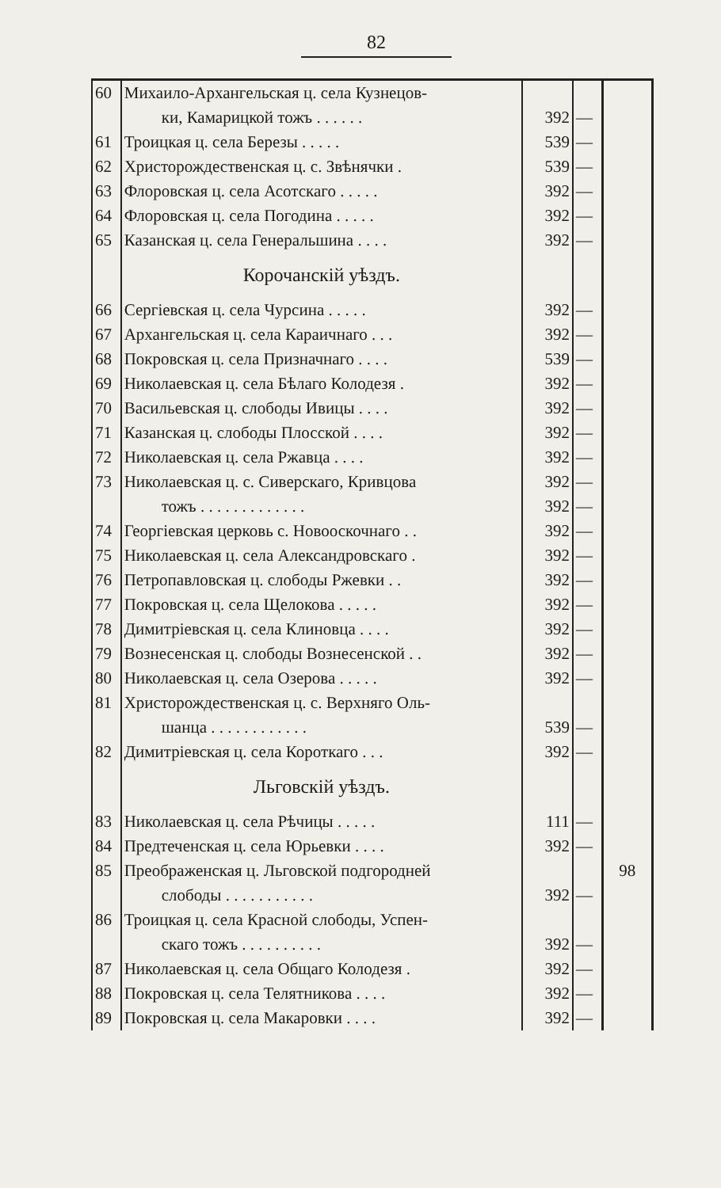82
| 60 | Михаило-Архангельская ц. села Кузнецов- | | | |
| | ки, Камарицкой тожъ . . . . . . | 392 | — | |
| 61 | Троицкая ц. села Березы . . . . . | 539 | — | |
| 62 | Христорождественская ц. с. Звѣнячки . | 539 | — | |
| 63 | Флоровская ц. села Асотскаго . . . . . | 392 | — | |
| 64 | Флоровская ц. села Погодина . . . . . | 392 | — | |
| 65 | Казанская ц. села Генеральшина . . . . | 392 | — | |
| | Корочанскій уѣздъ. | | | |
| 66 | Сергіевская ц. села Чурсина . . . . . | 392 | — | |
| 67 | Архангельская ц. села Караичнаго . . . | 392 | — | |
| 68 | Покровская ц. села Призначнаго . . . . | 539 | — | |
| 69 | Николаевская ц. села Бѣлаго Колодезя . | 392 | — | |
| 70 | Васильевская ц. слободы Ивицы . . . . | 392 | — | |
| 71 | Казанская ц. слободы Плосской . . . . | 392 | — | |
| 72 | Николаевская ц. села Ржавца . . . . | 392 | — | |
| 73 | Николаевская ц. с. Сиверскаго, Кривцова | 392 | — | |
| | тожъ . . . . . . . . . . . . . | 392 | — | |
| 74 | Георгіевская церковь с. Новооскочнаго . . | 392 | — | |
| 75 | Николаевская ц. села Александровскаго . | 392 | — | |
| 76 | Петропавловская ц. слободы Ржевки . . | 392 | — | |
| 77 | Покровская ц. села Щелокова . . . . . | 392 | — | |
| 78 | Димитріевская ц. села Клиновца . . . . | 392 | — | |
| 79 | Вознесенская ц. слободы Вознесенской . . | 392 | — | |
| 80 | Николаевская ц. села Озерова . . . . . | 392 | — | |
| 81 | Христорождественская ц. с. Верхняго Оль- | | | |
| | шанца . . . . . . . . . . . . | 539 | — | |
| 82 | Димитріевская ц. села Короткаго . . . | 392 | — | |
| | Льговскій уѣздъ. | | | |
| 83 | Николаевская ц. села Рѣчицы . . . . . | 111 | — | |
| 84 | Предтеченская ц. села Юрьевки . . . . | 392 | — | |
| 85 | Преображенская ц. Льговской подгородней | | | 98 |
| | слободы . . . . . . . . . . . | 392 | — | |
| 86 | Троицкая ц. села Красной слободы, Успен- | | | |
| | скаго тожъ . . . . . . . . . . | 392 | — | |
| 87 | Николаевская ц. села Общаго Колодезя . | 392 | — | |
| 88 | Покровская ц. села Телятникова . . . . | 392 | — | |
| 89 | Покровская ц. села Макаровки . . . . | 392 | — | |